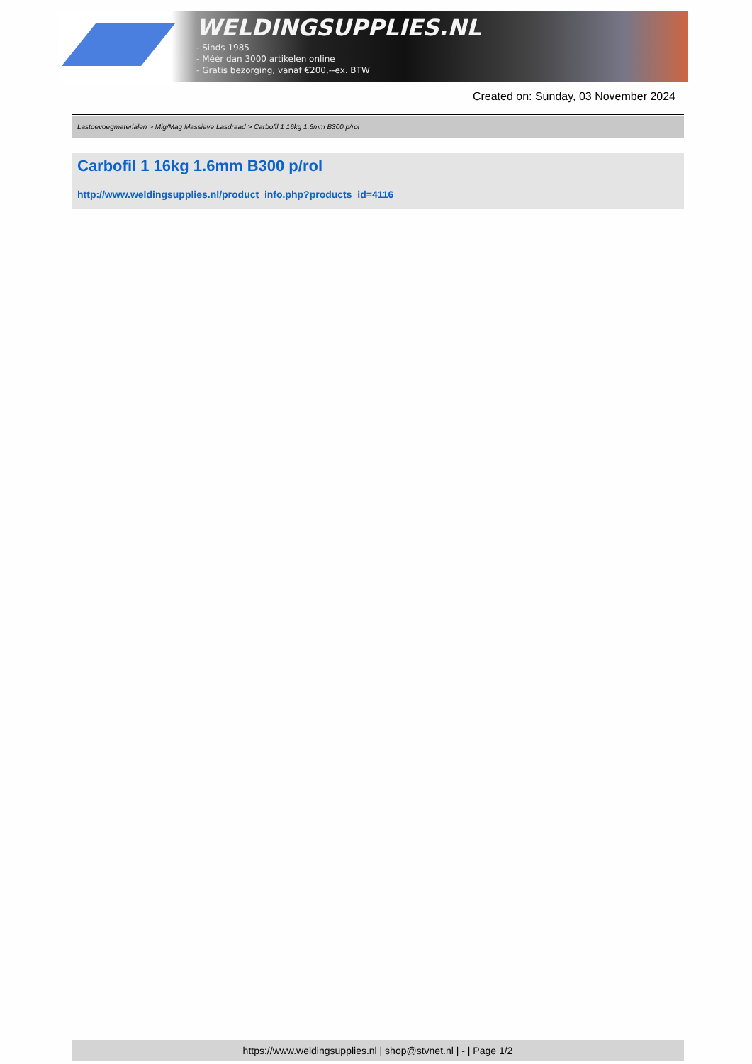WELDINGSUPPLIES.NL
- Sinds 1985
- Méér dan 3000 artikelen online
- Gratis bezorging, vanaf €200,--ex. BTW
Created on: Sunday, 03 November 2024
Lastoevoegmaterialen > Mig/Mag Massieve Lasdraad > Carbofil 1 16kg 1.6mm B300 p/rol
Carbofil 1 16kg 1.6mm B300 p/rol
http://www.weldingsupplies.nl/product_info.php?products_id=4116
https://www.weldingsupplies.nl | shop@stvnet.nl | - | Page 1/2